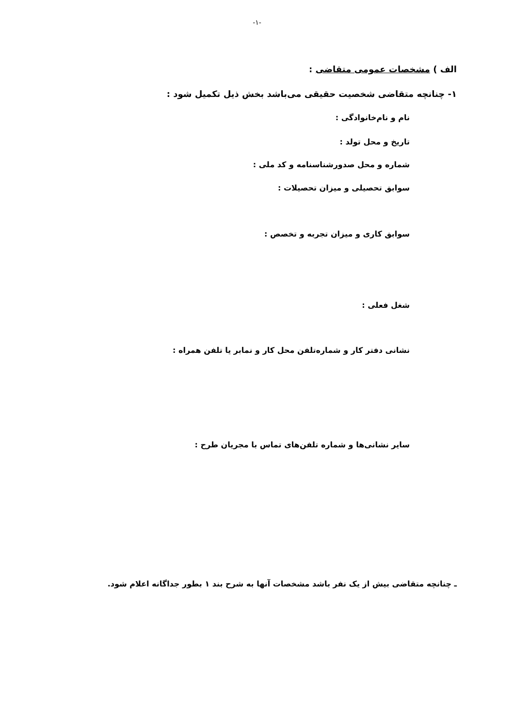-۱-
الف ) مشخصات عمومی متقاضی :
۱- چنانچه متقاضی شخصیت حقیقی می‌باشد بخش ذیل تکمیل شود :
نام و نام‌خانوادگی :
تاریخ و محل تولد :
شماره و محل صدورشناسنامه و کد ملی :
سوابق تحصیلی و میزان تحصیلات :
سوابق کاری و میزان تجربه و تخصص :
شغل فعلی :
نشانی دفتر کار و شماره‌تلفن محل کار و نمابر یا تلفن همراه :
سایر نشانی‌ها و شماره تلفن‌های تماس با مجریان طرح :
ـ چنانچه متقاضی بیش از یک نفر باشد مشخصات آنها به شرح بند ۱ بطور جداگانه اعلام شود.